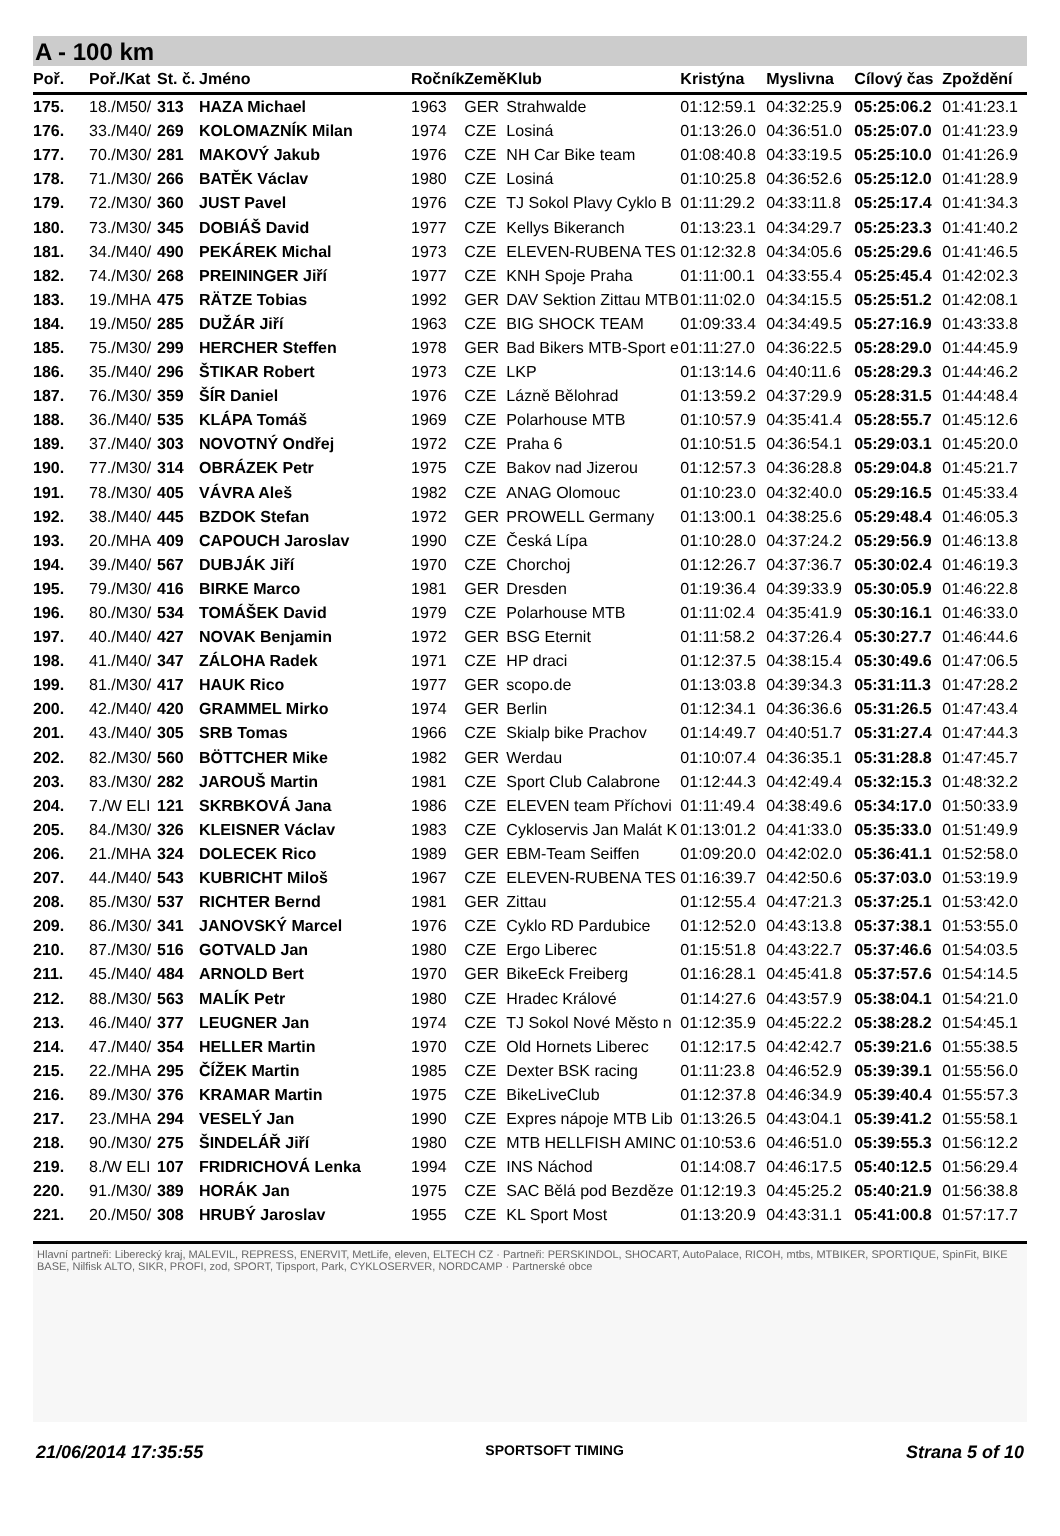A - 100 km
| Poř. | Poř./Kat | St. č. | Jméno | Ročník | Země | Klub | Kristýna | Myslivna | Cílový čas | Zpoždění |
| --- | --- | --- | --- | --- | --- | --- | --- | --- | --- | --- |
| 175. | 18./M50/ | 313 | HAZA Michael | 1963 | GER | Strahwalde | 01:12:59.1 | 04:32:25.9 | 05:25:06.2 | 01:41:23.1 |
| 176. | 33./M40/ | 269 | KOLOMAZNÍK Milan | 1974 | CZE | Losiná | 01:13:26.0 | 04:36:51.0 | 05:25:07.0 | 01:41:23.9 |
| 177. | 70./M30/ | 281 | MAKOVÝ Jakub | 1976 | CZE | NH Car Bike team | 01:08:40.8 | 04:33:19.5 | 05:25:10.0 | 01:41:26.9 |
| 178. | 71./M30/ | 266 | BATĚK Václav | 1980 | CZE | Losiná | 01:10:25.8 | 04:36:52.6 | 05:25:12.0 | 01:41:28.9 |
| 179. | 72./M30/ | 360 | JUST Pavel | 1976 | CZE | TJ Sokol Plavy Cyklo B | 01:11:29.2 | 04:33:11.8 | 05:25:17.4 | 01:41:34.3 |
| 180. | 73./M30/ | 345 | DOBIÁŠ David | 1977 | CZE | Kellys Bikeranch | 01:13:23.1 | 04:34:29.7 | 05:25:23.3 | 01:41:40.2 |
| 181. | 34./M40/ | 490 | PEKÁREK Michal | 1973 | CZE | ELEVEN-RUBENA TES | 01:12:32.8 | 04:34:05.6 | 05:25:29.6 | 01:41:46.5 |
| 182. | 74./M30/ | 268 | PREININGER Jiří | 1977 | CZE | KNH Spoje Praha | 01:11:00.1 | 04:33:55.4 | 05:25:45.4 | 01:42:02.3 |
| 183. | 19./MHA | 475 | RÄTZE Tobias | 1992 | GER | DAV Sektion Zittau MTB | 01:11:02.0 | 04:34:15.5 | 05:25:51.2 | 01:42:08.1 |
| 184. | 19./M50/ | 285 | DUŽÁR Jiří | 1963 | CZE | BIG SHOCK TEAM | 01:09:33.4 | 04:34:49.5 | 05:27:16.9 | 01:43:33.8 |
| 185. | 75./M30/ | 299 | HERCHER Steffen | 1978 | GER | Bad Bikers MTB-Sport e | 01:11:27.0 | 04:36:22.5 | 05:28:29.0 | 01:44:45.9 |
| 186. | 35./M40/ | 296 | ŠTIKAR Robert | 1973 | CZE | LKP | 01:13:14.6 | 04:40:11.6 | 05:28:29.3 | 01:44:46.2 |
| 187. | 76./M30/ | 359 | ŠÍR Daniel | 1976 | CZE | Lázně Bělohrad | 01:13:59.2 | 04:37:29.9 | 05:28:31.5 | 01:44:48.4 |
| 188. | 36./M40/ | 535 | KLÁPA Tomáš | 1969 | CZE | Polarhouse MTB | 01:10:57.9 | 04:35:41.4 | 05:28:55.7 | 01:45:12.6 |
| 189. | 37./M40/ | 303 | NOVOTNÝ Ondřej | 1972 | CZE | Praha 6 | 01:10:51.5 | 04:36:54.1 | 05:29:03.1 | 01:45:20.0 |
| 190. | 77./M30/ | 314 | OBRÁZEK Petr | 1975 | CZE | Bakov nad Jizerou | 01:12:57.3 | 04:36:28.8 | 05:29:04.8 | 01:45:21.7 |
| 191. | 78./M30/ | 405 | VÁVRA Aleš | 1982 | CZE | ANAG Olomouc | 01:10:23.0 | 04:32:40.0 | 05:29:16.5 | 01:45:33.4 |
| 192. | 38./M40/ | 445 | BZDOK Stefan | 1972 | GER | PROWELL Germany | 01:13:00.1 | 04:38:25.6 | 05:29:48.4 | 01:46:05.3 |
| 193. | 20./MHA | 409 | CAPOUCH Jaroslav | 1990 | CZE | Česká Lípa | 01:10:28.0 | 04:37:24.2 | 05:29:56.9 | 01:46:13.8 |
| 194. | 39./M40/ | 567 | DUBJÁK Jiří | 1970 | CZE | Chorchoj | 01:12:26.7 | 04:37:36.7 | 05:30:02.4 | 01:46:19.3 |
| 195. | 79./M30/ | 416 | BIRKE Marco | 1981 | GER | Dresden | 01:19:36.4 | 04:39:33.9 | 05:30:05.9 | 01:46:22.8 |
| 196. | 80./M30/ | 534 | TOMÁŠEK David | 1979 | CZE | Polarhouse MTB | 01:11:02.4 | 04:35:41.9 | 05:30:16.1 | 01:46:33.0 |
| 197. | 40./M40/ | 427 | NOVAK Benjamin | 1972 | GER | BSG Eternit | 01:11:58.2 | 04:37:26.4 | 05:30:27.7 | 01:46:44.6 |
| 198. | 41./M40/ | 347 | ZÁLOHA Radek | 1971 | CZE | HP draci | 01:12:37.5 | 04:38:15.4 | 05:30:49.6 | 01:47:06.5 |
| 199. | 81./M30/ | 417 | HAUK Rico | 1977 | GER | scopo.de | 01:13:03.8 | 04:39:34.3 | 05:31:11.3 | 01:47:28.2 |
| 200. | 42./M40/ | 420 | GRAMMEL Mirko | 1974 | GER | Berlin | 01:12:34.1 | 04:36:36.6 | 05:31:26.5 | 01:47:43.4 |
| 201. | 43./M40/ | 305 | SRB Tomas | 1966 | CZE | Skialp bike Prachov | 01:14:49.7 | 04:40:51.7 | 05:31:27.4 | 01:47:44.3 |
| 202. | 82./M30/ | 560 | BÖTTCHER Mike | 1982 | GER | Werdau | 01:10:07.4 | 04:36:35.1 | 05:31:28.8 | 01:47:45.7 |
| 203. | 83./M30/ | 282 | JAROUŠ Martin | 1981 | CZE | Sport Club Calabrone | 01:12:44.3 | 04:42:49.4 | 05:32:15.3 | 01:48:32.2 |
| 204. | 7./W ELI | 121 | SKRBKOVÁ Jana | 1986 | CZE | ELEVEN team Příchovi | 01:11:49.4 | 04:38:49.6 | 05:34:17.0 | 01:50:33.9 |
| 205. | 84./M30/ | 326 | KLEISNER Václav | 1983 | CZE | Cykloservis Jan Malát K | 01:13:01.2 | 04:41:33.0 | 05:35:33.0 | 01:51:49.9 |
| 206. | 21./MHA | 324 | DOLECEK Rico | 1989 | GER | EBM-Team Seiffen | 01:09:20.0 | 04:42:02.0 | 05:36:41.1 | 01:52:58.0 |
| 207. | 44./M40/ | 543 | KUBRICHT Miloš | 1967 | CZE | ELEVEN-RUBENA TES | 01:16:39.7 | 04:42:50.6 | 05:37:03.0 | 01:53:19.9 |
| 208. | 85./M30/ | 537 | RICHTER Bernd | 1981 | GER | Zittau | 01:12:55.4 | 04:47:21.3 | 05:37:25.1 | 01:53:42.0 |
| 209. | 86./M30/ | 341 | JANOVSKÝ Marcel | 1976 | CZE | Cyklo RD Pardubice | 01:12:52.0 | 04:43:13.8 | 05:37:38.1 | 01:53:55.0 |
| 210. | 87./M30/ | 516 | GOTVALD Jan | 1980 | CZE | Ergo Liberec | 01:15:51.8 | 04:43:22.7 | 05:37:46.6 | 01:54:03.5 |
| 211. | 45./M40/ | 484 | ARNOLD Bert | 1970 | GER | BikeEck Freiberg | 01:16:28.1 | 04:45:41.8 | 05:37:57.6 | 01:54:14.5 |
| 212. | 88./M30/ | 563 | MALÍK Petr | 1980 | CZE | Hradec Králové | 01:14:27.6 | 04:43:57.9 | 05:38:04.1 | 01:54:21.0 |
| 213. | 46./M40/ | 377 | LEUGNER Jan | 1974 | CZE | TJ Sokol Nové Město n | 01:12:35.9 | 04:45:22.2 | 05:38:28.2 | 01:54:45.1 |
| 214. | 47./M40/ | 354 | HELLER Martin | 1970 | CZE | Old Hornets Liberec | 01:12:17.5 | 04:42:42.7 | 05:39:21.6 | 01:55:38.5 |
| 215. | 22./MHA | 295 | ČÍŽEK Martin | 1985 | CZE | Dexter BSK racing | 01:11:23.8 | 04:46:52.9 | 05:39:39.1 | 01:55:56.0 |
| 216. | 89./M30/ | 376 | KRAMAR Martin | 1975 | CZE | BikeLiveClub | 01:12:37.8 | 04:46:34.9 | 05:39:40.4 | 01:55:57.3 |
| 217. | 23./MHA | 294 | VESELÝ Jan | 1990 | CZE | Expres nápoje MTB Lib | 01:13:26.5 | 04:43:04.1 | 05:39:41.2 | 01:55:58.1 |
| 218. | 90./M30/ | 275 | ŠINDELÁŘ Jiří | 1980 | CZE | MTB HELLFISH AMINC | 01:10:53.6 | 04:46:51.0 | 05:39:55.3 | 01:56:12.2 |
| 219. | 8./W ELI | 107 | FRIDRICHOVÁ Lenka | 1994 | CZE | INS Náchod | 01:14:08.7 | 04:46:17.5 | 05:40:12.5 | 01:56:29.4 |
| 220. | 91./M30/ | 389 | HORÁK Jan | 1975 | CZE | SAC Bělá pod Bezděze | 01:12:19.3 | 04:45:25.2 | 05:40:21.9 | 01:56:38.8 |
| 221. | 20./M50/ | 308 | HRUBÝ Jaroslav | 1955 | CZE | KL Sport Most | 01:13:20.9 | 04:43:31.1 | 05:41:00.8 | 01:57:17.7 |
Hlavní partneři: Liberecký kraj, MALEVIL, REPRESS, ENERVIT, MetLife, eleven, ELTECH CZ · Partneři: PERSKINDOL, SHOCART, AutoPalace, RICOH, mtbs, MTBIKER, SPORTIQUE, SpinFit, BIKE BASE, Nilfisk ALTO, SIKR, PROFI, zod, SPORT, Tipsport, Park, CYKLOSERVER, NORDCAMP · Partnerské obce
21/06/2014 17:35:55 SPORTSOFT TIMING Strana 5 of 10